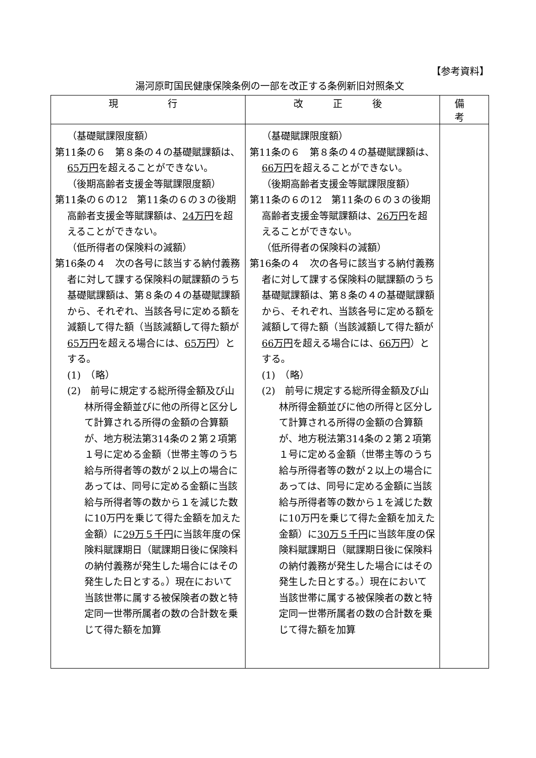【参考資料】
湯河原町国民健康保険条例の一部を改正する条例新旧対照条文
| 現 行 | 改 正 後 | 備 考 |
| --- | --- | --- |
| （基礎賦課限度額） 第11条の６ 第８条の４の基礎賦課額は、 65万円 を超えることができない。 （後期高齢者支援金等賦課限度額） 第11条の６の12 第11条の６の３の後期高齢者支援金等賦課額は、 24万円 を超えることができない。 （低所得者の保険料の減額） 第16条の４ 次の各号に該当する納付義務者に対して課する保険料の賦課額のうち基礎賦課額は、第８条の４の基礎賦課額から、それぞれ、当該各号に定める額を減額して得た額（当該減額して得た額が 65万円 を超える場合には、 65万円 ）とする。 (1) （略） (2) 前号に規定する総所得金額及び山林所得金額並びに他の所得と区分して計算される所得の金額の合算額が、地方税法第314条の２第２項第１号に定める金額（世帯主等のうち給与所得者等の数が２以上の場合にあっては、同号に定める金額に当該給与所得者等の数から１を減じた数に10万円を乗じて得た金額を加えた金額）に 29万５千円 に当該年度の保険料賦課期日（賦課期日後に保険料の納付義務が発生した場合にはその発生した日とする。）現在において当該世帯に属する被保険者の数と特定同一世帯所属者の数の合計数を乗じて得た額を加算 | （基礎賦課限度額） 第11条の６ 第８条の４の基礎賦課額は、 66万円 を超えることができない。 （後期高齢者支援金等賦課限度額） 第11条の６の12 第11条の６の３の後期高齢者支援金等賦課額は、 26万円 を超えることができない。 （低所得者の保険料の減額） 第16条の４ 次の各号に該当する納付義務者に対して課する保険料の賦課額のうち基礎賦課額は、第８条の４の基礎賦課額から、それぞれ、当該各号に定める額を減額して得た額（当該減額して得た額が 66万円 を超える場合には、 66万円 ）とする。 (1) （略） (2) 前号に規定する総所得金額及び山林所得金額並びに他の所得と区分して計算される所得の金額の合算額が、地方税法第314条の２第２項第１号に定める金額（世帯主等のうち給与所得者等の数が２以上の場合にあっては、同号に定める金額に当該給与所得者等の数から１を減じた数に10万円を乗じて得た金額を加えた金額）に 30万５千円 に当該年度の保険料賦課期日（賦課期日後に保険料の納付義務が発生した場合にはその発生した日とする。）現在において当該世帯に属する被保険者の数と特定同一世帯所属者の数の合計数を乗じて得た額を加算 | |